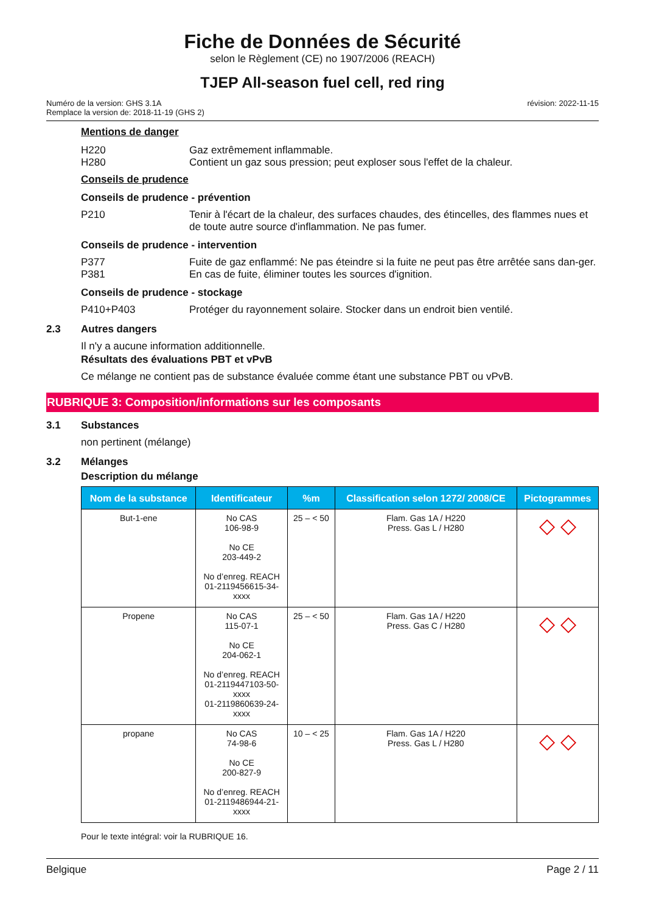Fiche de Données de Sécurité
selon le Règlement (CE) no 1907/2006 (REACH)
TJEP All-season fuel cell, red ring
Numéro de la version: GHS 3.1A
Remplace la version de: 2018-11-19 (GHS 2)
révision: 2022-11-15
Mentions de danger
H220 Gaz extrêmement inflammable.
H280 Contient un gaz sous pression; peut exploser sous l'effet de la chaleur.
Conseils de prudence
Conseils de prudence - prévention
P210 Tenir à l'écart de la chaleur, des surfaces chaudes, des étincelles, des flammes nues et de toute autre source d'inflammation. Ne pas fumer.
Conseils de prudence - intervention
P377 Fuite de gaz enflammé: Ne pas éteindre si la fuite ne peut pas être arrêtée sans dan-ger.
P381 En cas de fuite, éliminer toutes les sources d'ignition.
Conseils de prudence - stockage
P410+P403 Protéger du rayonnement solaire. Stocker dans un endroit bien ventilé.
2.3 Autres dangers
Il n'y a aucune information additionnelle.
Résultats des évaluations PBT et vPvB
Ce mélange ne contient pas de substance évaluée comme étant une substance PBT ou vPvB.
RUBRIQUE 3: Composition/informations sur les composants
3.1 Substances
non pertinent (mélange)
3.2 Mélanges
Description du mélange
| Nom de la substance | Identificateur | %m | Classification selon 1272/ 2008/CE | Pictogrammes |
| --- | --- | --- | --- | --- |
| But-1-ene | No CAS 106-98-9 No CE 203-449-2 No d’enreg. REACH 01-2119456615-34- xxxx | 25 – < 50 | Flam. Gas 1A / H220 Press. Gas L / H280 | ◇ ◇ |
| Propene | No CAS 115-07-1 No CE 204-062-1 No d’enreg. REACH 01-2119447103-50- xxxx 01-2119860639-24- xxxx | 25 – < 50 | Flam. Gas 1A / H220 Press. Gas C / H280 | ◇ ◇ |
| propane | No CAS 74-98-6 No CE 200-827-9 No d’enreg. REACH 01-2119486944-21- xxxx | 10 – < 25 | Flam. Gas 1A / H220 Press. Gas L / H280 | ◇ ◇ |
Pour le texte intégral: voir la RUBRIQUE 16.
Belgique Page 2 / 11